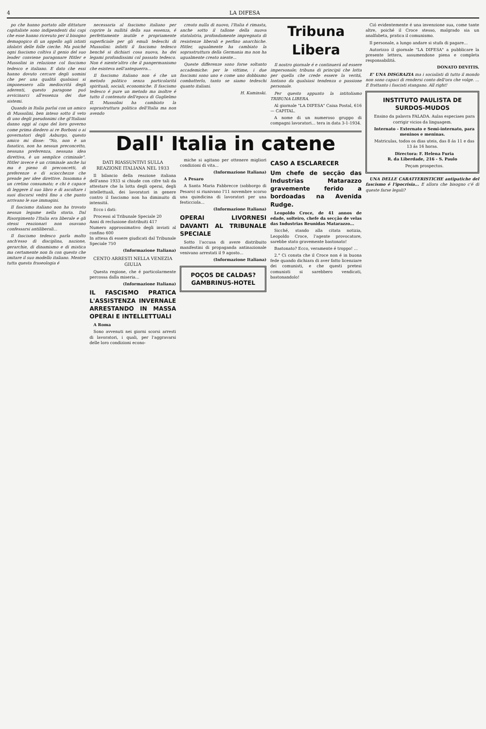4 LA DIFESA
po che hanno portato alle dittature capitaliste sono indipendenti dai capi che esse hanno ricevuto per il bisogno demagogico di un appello agli istinti idolatri delle folle cieche. Ma poiché ogni fascismo coltiva il genio del suo leader conviene paragonare Hitler e Mussolini in relazione col fascismo tedesco e italiano. E dato che essi hanno dovuto cercare degli uomini che per una qualitá qualsiasi si imponessero alla mediocritá degli aderenti, questo paragone puó avvicinarci all'essenza dei due sistemi.
Quando in Italia parlai con un amico di Mussolini, ben inteso sotto il veto di uno degli pseudonimi che gl'Italiani danno oggi al capo del loro governo come prima diedero ai re Borboni o ai governatori degli Asburgo, questo amico mi disse: "No, non è un fanatico, non ha nessun preconcetto, nessuna preferenza, nessuna idea direttiva, è un semplice criminale". Hitler invece è un criminale anche lui ma è pieno di preconcetti, di preferenze e di sciocchezze che prende per idee direttive. Insomma è un cretino consumato; e chi è capace di leggere il suo libro e di ascoltare i suoi discorsi vedrá fino a che punto arrivano le sue immagini.
Il fascismo italiano non ha trovato nessun legame nella storia. Dal Risorgimento l'Italia era liberale e gli stessi reazionari non osavano confessarsi antiliberali...
Il fascismo tedesco parla molto anch'esso di disciplina, nazione, gerarchie, di dinamismo e di mistica ma certamente non fa con questo che imitare il suo modello italiano. Mentre tutta questa fraseologia é
necessaria al fascismo italiano per coprire la nullitá della sua essenza, é perfettamente inutile e propriamente superficiale per gli emuli tedeschi di Mussolini: infatti il fascismo tedesco benché si dichiari cosa nuova, ha dei legami profondissimi col passato tedesco. Non é niente'altro che il pangermanismo che esisteva nell'anteguerra...
Il fascismo italiano non é che un metodo politico senza particolaritá spirituali, sociali, economiche. Il fascismo tedesco é pure un metodo ma inoltre é tutto il contenuto dell'epoca di Guglielmo II. Mussolini ha cambiato la soprastruttura politica dell'Italia ma non avendo
creato nulla di nuovo, l'Italia é rimasta, anche sotto il tallone della nuova statolatria, profondamente impregnata di resistenze liberali e perfino anarchiche. Hitler, ugualmente ha cambiato la soprastruttura della Germania ma non ha ugualmente creato niente...
Queste differenze sono forse soltanto accademiche: per le vittime, i due fascismi sono uno e come uno dobbiamo combatterlo, tanto se siamo tedeschi quanto italiani.
H. Kaminski.
Tribuna Libera
Il nostro giornale é e continuerá ad essere impersonale; tribuna di principii che lotta per quella che crede essere la veritá, lontano da qualsiasi tendenza o passione personale.
Per questo appunto la intitoliamo TRIBUNA LIBERA.
Al giornale "LA DIFESA" Caixa Postal, 616 — CAPITAL.
A nome di un numeroso gruppo di compagni lavoratori... tera in data 3-1-1934.
Dall' Italia in catene
DATI RIASSUNTIVI SULLA REAZIONE ITALIANA NEL 1933
Il bilancio della reazione italiana dell'anno 1933 si chiude con cifre tali da attestare che la lotta degli operai, degli intellettuali, dei lavoratori in genere contro il fascismo non ha diminuito di intensitá.
Ecco i dati:
Processi al Tribunale Speciale 20
Anni di reclusione distribuiti 417
Numero approssimativo degli inviati al confino 600
In attesa di essere giudicati dal Tribunale Speciale 750
(Informazione Italiana)
CENTO ARRESTI NELLA VENEZIA GIULIA
Questa regione, che é particolarmente percossa dalla miseria...
(Informazione Italiana)
IL FASCISMO PRATICA L'ASSISTENZA INVERNALE ARRESTANDO IN MASSA OPERAI E INTELLETTUALI
A Roma
Sono avvenuti nei giorni scorsi arresti di lavoratori, i quali, per l'aggravarsi delle loro condizioni econo-
miche si agitano per ottenere migliori condizioni di vita...
(Informazione Italiana)
A Pesaro
A Santa Maria Fabbrecce (sobborgo di Pesaro) si riunivano l'11 novembre scorso una quindicina di lavoratori per una festicciola...
(Informazione Italiana)
OPERAI LIVORNESI DAVANTI AL TRIBUNALE SPECIALE
Sotto l'accusa di avere distribuito manifestini di propaganda antinazionale venivano arrestati il 9 agosto...
(Informazione Italiana)
POÇOS DE CALDAS?
GAMBRINUS-HOTEL
CASO A ESCLARECER
Um chefe de secção das Industrias Matarazzo gravemente ferido a bordoadas na Avenida Rudge.
Leopoldo Croce, de 41 annos de edade, solteiro, chefe da secção de velas das Industrias Reunidas Matarazzo...
Sicché, stando alla citata notizia, Leopoldo Croce, l'agente provocatore, sarebbe stato gravemente bastonato!
Bastonato? Ecco, veramente é troppo! ...
2.° Ci consta che il Croce non é in buona fede quando dichiara di aver fatto licenziare dei comunisti, e che questi pretesi comunisti si sarebbero vendicati, bastonandolo!
Ció evidentemente é una invenzione sua, come tante altre, poiché il Croce stesso, malgrado sia un analfabeta, pratica il comunismo.
Il personale, a lungo andare si stufa di pagare...
Autorizzo il giornale "LA DIFESA" a pubblicare la presente lettera, assumendone piena e completa responsabilitá.
DONATO DEVITIS.
E' UNA DISGRAZIA ma i socialisti di tutto il mondo non sono capaci di rendersi conto dell'ora che volge. ... E frattanto i fascisti stangano. All right!
INSTITUTO PAULISTA DE SURDOS-MUDOS
Ensino da palavra FALADA. Aulas especiaes para corrigir vicios da linguagem.
Internato - Externato e Semi-internato, para meninos e meninas.
Matriculas, todos os dias uteis, das 8 ás 11 e das 13 ás 16 horas.
Directora: F. Helena Furia
R. da Liberdade, 216 - S. Paulo
Peçam prospectos.
UNA DELLE CARATTERISTICHE antipatiche del fascismo é l'ipocrisia... E allora che bisogno c'é di queste farse legali?